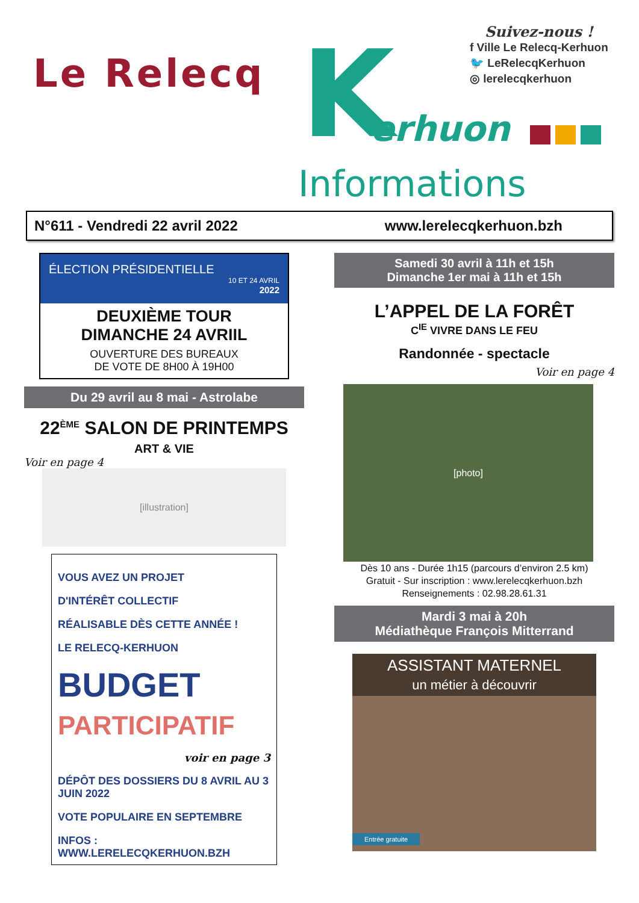K
Le Relecq
erhuon
Informations
Suivez-nous !
f Ville Le Relecq-Kerhuon
🐦 LeRelecqKerhuon
◎ lerelecqkerhuon
N°611 - Vendredi 22 avril 2022 www.lerelecqkerhuon.bzh
ÉLECTION PRÉSIDENTIELLE
10 ET 24 AVRIL
2022
DEUXIÈME TOUR
DIMANCHE 24 AVRIIL
OUVERTURE DES BUREAUX
DE VOTE DE 8H00 À 19H00
Du 29 avril au 8 mai - Astrolabe
22<sup>ÈME</sup> SALON DE PRINTEMPS
ART & VIE
Voir en page 4
[illustration]
VOUS AVEZ UN PROJET
D'INTÉRÊT COLLECTIF
RÉALISABLE DÈS CETTE ANNÉE !
LE RELECQ-KERHUON
BUDGET
PARTICIPATIF
voir en page 3
DÉPÔT DES DOSSIERS DU 8 AVRIL AU 3 JUIN 2022
VOTE POPULAIRE EN SEPTEMBRE
INFOS : WWW.LERELECQKERHUON.BZH
Samedi 30 avril à 11h et 15h
Dimanche 1er mai à 11h et 15h
L’APPEL DE LA FORÊT
C<sup>IE</sup> VIVRE DANS LE FEU
Randonnée - spectacle
Voir en page 4
[photo]
Dès 10 ans - Durée 1h15 (parcours d’environ 2.5 km)
Gratuit - Sur inscription : www.lerelecqkerhuon.bzh
Renseignements : 02.98.28.61.31
Mardi 3 mai à 20h
Médiathèque François Mitterrand
ASSISTANT MATERNEL
un métier à découvrir
Entrée gratuite